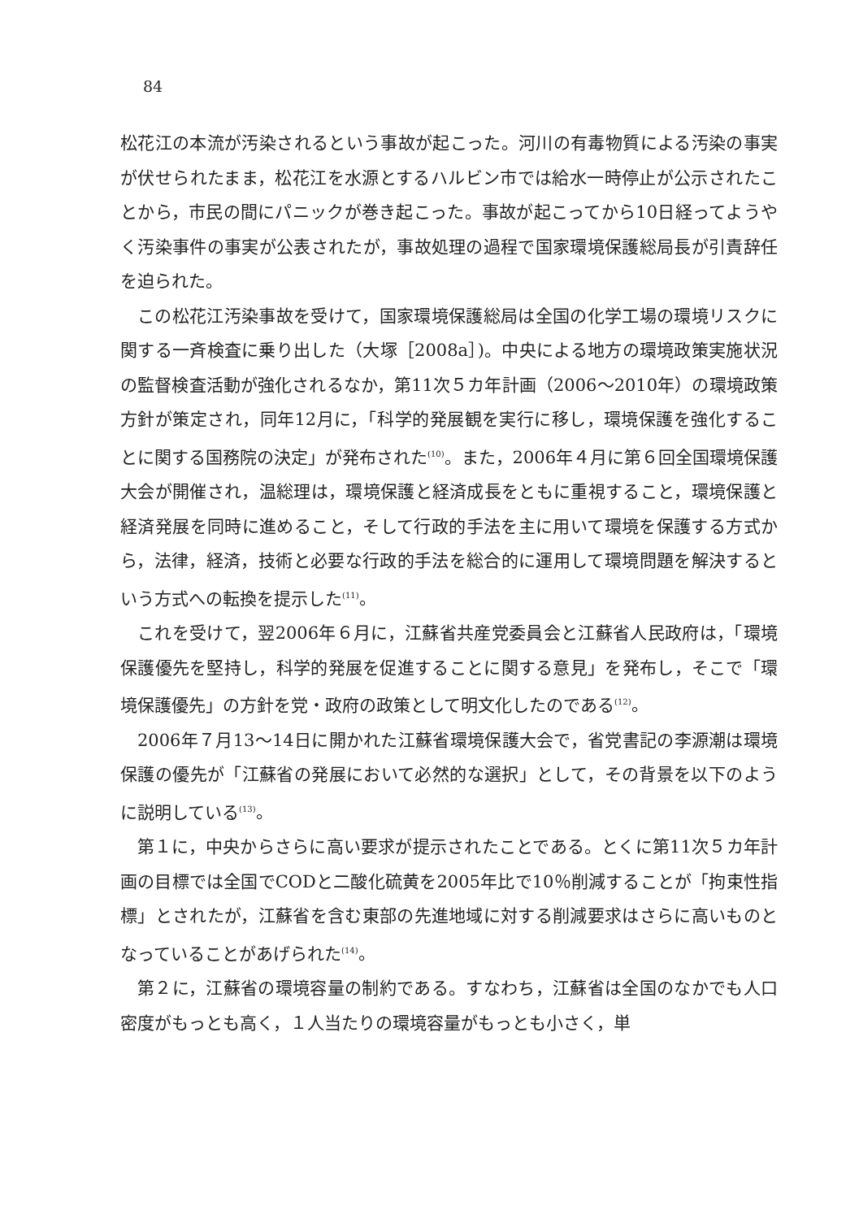84
松花江の本流が汚染されるという事故が起こった。河川の有毒物質による汚染の事実が伏せられたまま，松花江を水源とするハルビン市では給水一時停止が公示されたことから，市民の間にパニックが巻き起こった。事故が起こってから10日経ってようやく汚染事件の事実が公表されたが，事故処理の過程で国家環境保護総局長が引責辞任を迫られた。
この松花江汚染事故を受けて，国家環境保護総局は全国の化学工場の環境リスクに関する一斉検査に乗り出した（大塚［2008a］)。中央による地方の環境政策実施状況の監督検査活動が強化されるなか，第11次５カ年計画（2006～2010年）の環境政策方針が策定され，同年12月に，「科学的発展観を実行に移し，環境保護を強化することに関する国務院の決定」が発布された<sup>(10)</sup>。また，2006年４月に第６回全国環境保護大会が開催され，温総理は，環境保護と経済成長をともに重視すること，環境保護と経済発展を同時に進めること，そして行政的手法を主に用いて環境を保護する方式から，法律，経済，技術と必要な行政的手法を総合的に運用して環境問題を解決するという方式への転換を提示した<sup>(11)</sup>。
これを受けて，翌2006年６月に，江蘇省共産党委員会と江蘇省人民政府は，「環境保護優先を堅持し，科学的発展を促進することに関する意見」を発布し，そこで「環境保護優先」の方針を党・政府の政策として明文化したのである<sup>(12)</sup>。
2006年７月13～14日に開かれた江蘇省環境保護大会で，省党書記の李源潮は環境保護の優先が「江蘇省の発展において必然的な選択」として，その背景を以下のように説明している<sup>(13)</sup>。
第１に，中央からさらに高い要求が提示されたことである。とくに第11次５カ年計画の目標では全国でCODと二酸化硫黄を2005年比で10％削減することが「拘束性指標」とされたが，江蘇省を含む東部の先進地域に対する削減要求はさらに高いものとなっていることがあげられた<sup>(14)</sup>。
第２に，江蘇省の環境容量の制約である。すなわち，江蘇省は全国のなかでも人口密度がもっとも高く，１人当たりの環境容量がもっとも小さく，単